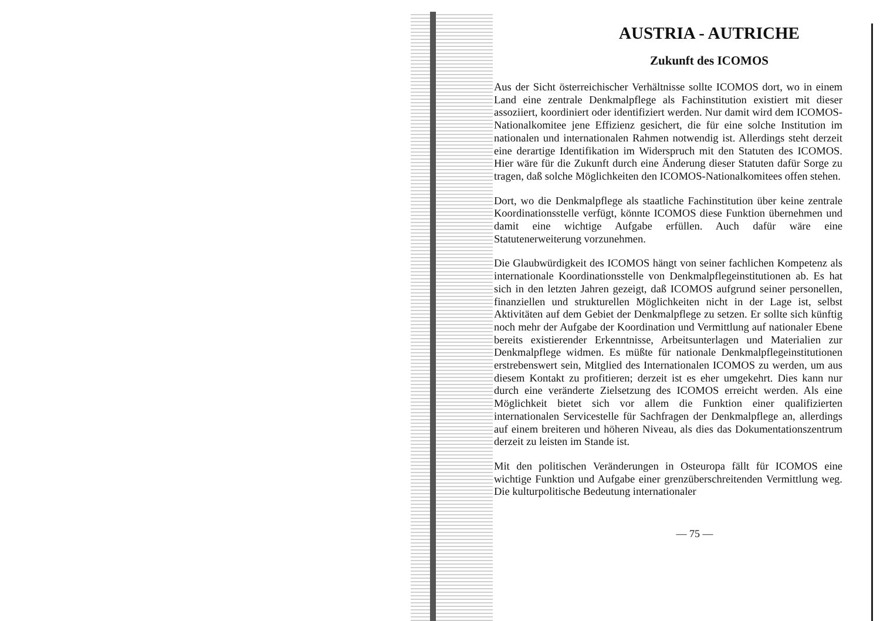AUSTRIA - AUTRICHE
Zukunft des ICOMOS
Aus der Sicht österreichischer Verhältnisse sollte ICOMOS dort, wo in einem Land eine zentrale Denkmalpflege als Fachinstitution existiert mit dieser assoziiert, koordiniert oder identifiziert werden. Nur damit wird dem ICOMOS-Nationalkomitee jene Effizienz gesichert, die für eine solche Institution im nationalen und internationalen Rahmen notwendig ist. Allerdings steht derzeit eine derartige Identifikation im Widerspruch mit den Statuten des ICOMOS. Hier wäre für die Zukunft durch eine Änderung dieser Statuten dafür Sorge zu tragen, daß solche Möglichkeiten den ICOMOS-Nationalkomitees offen stehen.
Dort, wo die Denkmalpflege als staatliche Fachinstitution über keine zentrale Koordinationsstelle verfügt, könnte ICOMOS diese Funktion übernehmen und damit eine wichtige Aufgabe erfüllen. Auch dafür wäre eine Statutenerweiterung vorzunehmen.
Die Glaubwürdigkeit des ICOMOS hängt von seiner fachlichen Kompetenz als internationale Koordinationsstelle von Denkmalpflegeinstitutionen ab. Es hat sich in den letzten Jahren gezeigt, daß ICOMOS aufgrund seiner personellen, finanziellen und strukturellen Möglichkeiten nicht in der Lage ist, selbst Aktivitäten auf dem Gebiet der Denkmalpflege zu setzen. Er sollte sich künftig noch mehr der Aufgabe der Koordination und Vermittlung auf nationaler Ebene bereits existierender Erkenntnisse, Arbeitsunterlagen und Materialien zur Denkmalpflege widmen. Es müßte für nationale Denkmalpflegeinstitutionen erstrebenswert sein, Mitglied des Internationalen ICOMOS zu werden, um aus diesem Kontakt zu profitieren; derzeit ist es eher umgekehrt. Dies kann nur durch eine veränderte Zielsetzung des ICOMOS erreicht werden. Als eine Möglichkeit bietet sich vor allem die Funktion einer qualifizierten internationalen Servicestelle für Sachfragen der Denkmalpflege an, allerdings auf einem breiteren und höheren Niveau, als dies das Dokumentationszentrum derzeit zu leisten im Stande ist.
Mit den politischen Veränderungen in Osteuropa fällt für ICOMOS eine wichtige Funktion und Aufgabe einer grenzüberschreitenden Vermittlung weg. Die kulturpolitische Bedeutung internationaler
— 75 —